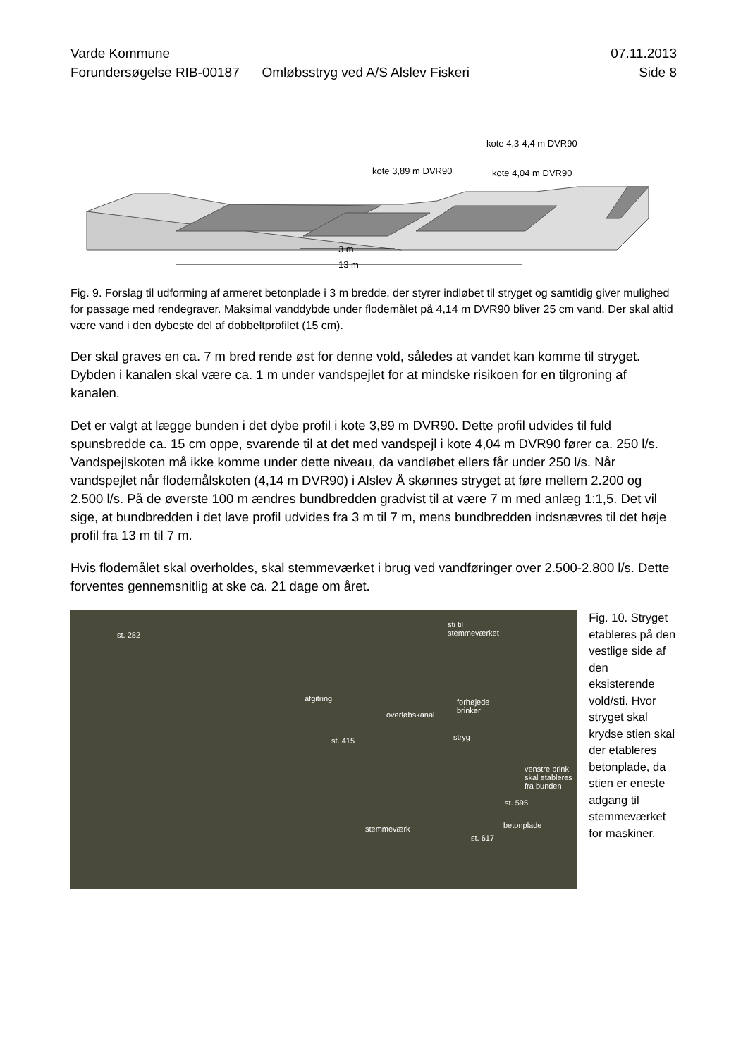Varde Kommune 07.11.2013
Forundersøgelse RIB-00187 Omløbsstryg ved A/S Alslev Fiskeri Side 8
kote 4,3-4,4 m DVR90
kote 3,89 m DVR90
kote 4,04 m DVR90
3 m
13 m
Fig. 9. Forslag til udforming af armeret betonplade i 3 m bredde, der styrer indløbet til stryget og samtidig giver mulighed for passage med rendegraver. Maksimal vanddybde under flodemålet på 4,14 m DVR90 bliver 25 cm vand. Der skal altid være vand i den dybeste del af dobbeltprofilet (15 cm).
Der skal graves en ca. 7 m bred rende øst for denne vold, således at vandet kan komme til stryget. Dybden i kanalen skal være ca. 1 m under vandspejlet for at mindske risikoen for en tilgroning af kanalen.
Det er valgt at lægge bunden i det dybe profil i kote 3,89 m DVR90. Dette profil udvides til fuld spunsbredde ca. 15 cm oppe, svarende til at det med vandspejl i kote 4,04 m DVR90 fører ca. 250 l/s. Vandspejlskoten må ikke komme under dette niveau, da vandløbet ellers får under 250 l/s. Når vandspejlet når flodemålskoten (4,14 m DVR90) i Alslev Å skønnes stryget at føre mellem 2.200 og 2.500 l/s. På de øverste 100 m ændres bundbredden gradvist til at være 7 m med anlæg 1:1,5. Det vil sige, at bundbredden i det lave profil udvides fra 3 m til 7 m, mens bundbredden indsnævres til det høje profil fra 13 m til 7 m.
Hvis flodemålet skal overholdes, skal stemmeværket i brug ved vandføringer over 2.500-2.800 l/s. Dette forventes gennemsnitlig at ske ca. 21 dage om året.
st. 282
sti til
stemmeværket
afgitring forhøjede
brinker overløbskanal
st. 415 stryg
venstre brink
skal etableres
fra bunden
st. 595
betonplade stemmeværk
st. 617
Fig. 10. Stryget etableres på den vestlige side af den eksisterende vold/sti. Hvor stryget skal krydse stien skal der etableres betonplade, da stien er eneste adgang til stemmeværket for maskiner.